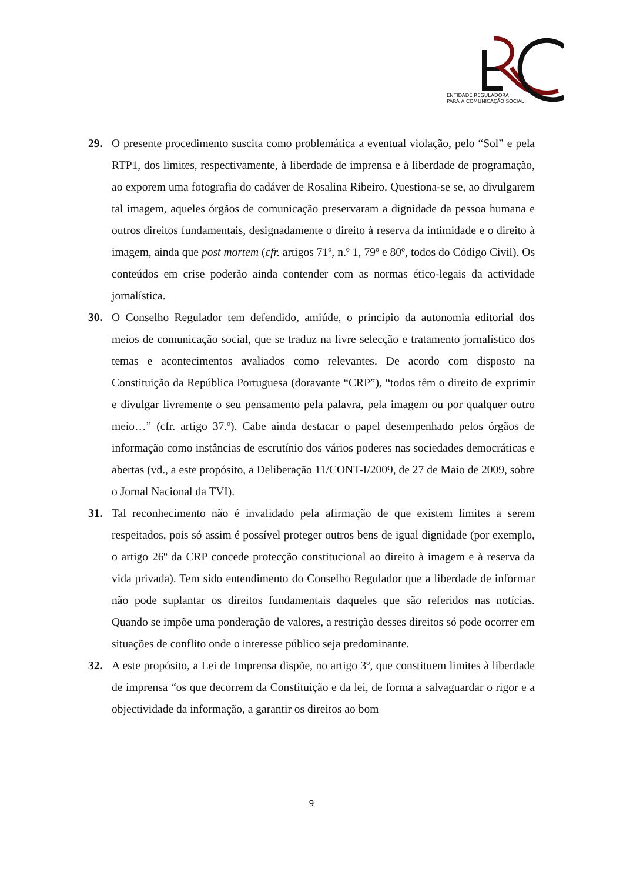ENTIDADE REGULADORA
PARA A COMUNICAÇÃO SOCIAL
29. O presente procedimento suscita como problemática a eventual violação, pelo “Sol” e pela RTP1, dos limites, respectivamente, à liberdade de imprensa e à liberdade de programação, ao exporem uma fotografia do cadáver de Rosalina Ribeiro. Questiona-se se, ao divulgarem tal imagem, aqueles órgãos de comunicação preservaram a dignidade da pessoa humana e outros direitos fundamentais, designadamente o direito à reserva da intimidade e o direito à imagem, ainda que post mortem (cfr. artigos 71º, n.º 1, 79º e 80º, todos do Código Civil). Os conteúdos em crise poderão ainda contender com as normas ético-legais da actividade jornalística.
30. O Conselho Regulador tem defendido, amiúde, o princípio da autonomia editorial dos meios de comunicação social, que se traduz na livre selecção e tratamento jornalístico dos temas e acontecimentos avaliados como relevantes. De acordo com disposto na Constituição da República Portuguesa (doravante “CRP”), “todos têm o direito de exprimir e divulgar livremente o seu pensamento pela palavra, pela imagem ou por qualquer outro meio…” (cfr. artigo 37.º). Cabe ainda destacar o papel desempenhado pelos órgãos de informação como instâncias de escrutínio dos vários poderes nas sociedades democráticas e abertas (vd., a este propósito, a Deliberação 11/CONT-I/2009, de 27 de Maio de 2009, sobre o Jornal Nacional da TVI).
31. Tal reconhecimento não é invalidado pela afirmação de que existem limites a serem respeitados, pois só assim é possível proteger outros bens de igual dignidade (por exemplo, o artigo 26º da CRP concede protecção constitucional ao direito à imagem e à reserva da vida privada). Tem sido entendimento do Conselho Regulador que a liberdade de informar não pode suplantar os direitos fundamentais daqueles que são referidos nas notícias. Quando se impõe uma ponderação de valores, a restrição desses direitos só pode ocorrer em situações de conflito onde o interesse público seja predominante.
32. A este propósito, a Lei de Imprensa dispõe, no artigo 3º, que constituem limites à liberdade de imprensa “os que decorrem da Constituição e da lei, de forma a salvaguardar o rigor e a objectividade da informação, a garantir os direitos ao bom
9